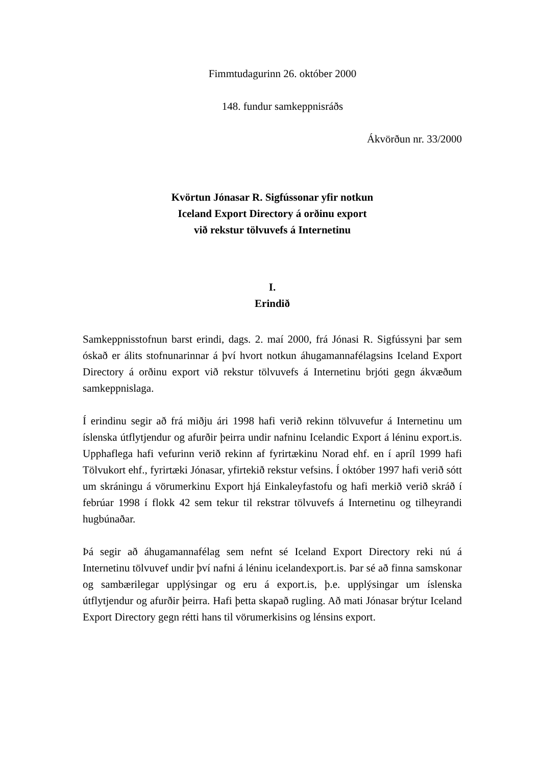Fimmtudagurinn 26. október 2000
148. fundur samkeppnisráðs
Ákvörðun nr. 33/2000
Kvörtun Jónasar R. Sigfússonar yfir notkun
Iceland Export Directory á orðinu export
við rekstur tölvuvefs á Internetinu
I.
Erindið
Samkeppnisstofnun barst erindi, dags. 2. maí 2000, frá Jónasi R. Sigfússyni þar sem óskað er álits stofnunarinnar á því hvort notkun áhugamannafélagsins Iceland Export Directory á orðinu export við rekstur tölvuvefs á Internetinu brjóti gegn ákvæðum samkeppnislaga.
Í erindinu segir að frá miðju ári 1998 hafi verið rekinn tölvuvefur á Internetinu um íslenska útflytjendur og afurðir þeirra undir nafninu Icelandic Export á léninu export.is. Upphaflega hafi vefurinn verið rekinn af fyrirtækinu Norad ehf. en í apríl 1999 hafi Tölvukort ehf., fyrirtæki Jónasar, yfirtekið rekstur vefsins. Í október 1997 hafi verið sótt um skráningu á vörumerkinu Export hjá Einkaleyfastofu og hafi merkið verið skráð í febrúar 1998 í flokk 42 sem tekur til rekstrar tölvuvefs á Internetinu og tilheyrandi hugbúnaðar.
Þá segir að áhugamannafélag sem nefnt sé Iceland Export Directory reki nú á Internetinu tölvuvef undir því nafni á léninu icelandexport.is. Þar sé að finna samskonar og sambærilegar upplýsingar og eru á export.is, þ.e. upplýsingar um íslenska útflytjendur og afurðir þeirra. Hafi þetta skapað rugling. Að mati Jónasar brýtur Iceland Export Directory gegn rétti hans til vörumerkisins og lénsins export.